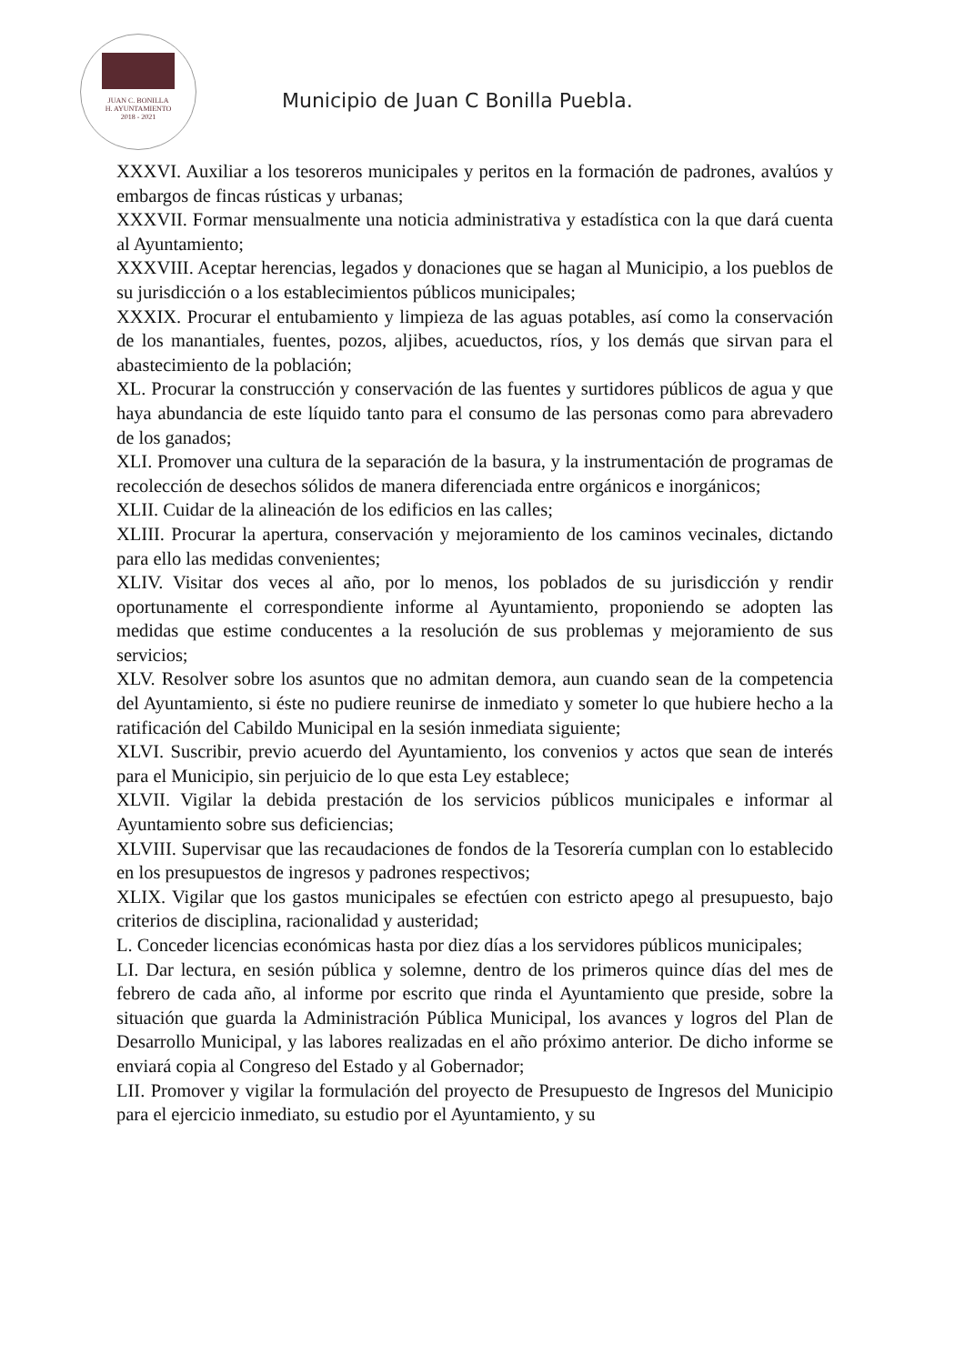JUAN C. BONILLA
H. AYUNTAMIENTO
2018 - 2021
Municipio de Juan C Bonilla Puebla.
XXXVI. Auxiliar a los tesoreros municipales y peritos en la formación de padrones, avalúos y embargos de fincas rústicas y urbanas;
XXXVII. Formar mensualmente una noticia administrativa y estadística con la que dará cuenta al Ayuntamiento;
XXXVIII. Aceptar herencias, legados y donaciones que se hagan al Municipio, a los pueblos de su jurisdicción o a los establecimientos públicos municipales;
XXXIX. Procurar el entubamiento y limpieza de las aguas potables, así como la conservación de los manantiales, fuentes, pozos, aljibes, acueductos, ríos, y los demás que sirvan para el abastecimiento de la población;
XL. Procurar la construcción y conservación de las fuentes y surtidores públicos de agua y que haya abundancia de este líquido tanto para el consumo de las personas como para abrevadero de los ganados;
XLI. Promover una cultura de la separación de la basura, y la instrumentación de programas de recolección de desechos sólidos de manera diferenciada entre orgánicos e inorgánicos;
XLII. Cuidar de la alineación de los edificios en las calles;
XLIII. Procurar la apertura, conservación y mejoramiento de los caminos vecinales, dictando para ello las medidas convenientes;
XLIV. Visitar dos veces al año, por lo menos, los poblados de su jurisdicción y rendir oportunamente el correspondiente informe al Ayuntamiento, proponiendo se adopten las medidas que estime conducentes a la resolución de sus problemas y mejoramiento de sus servicios;
XLV. Resolver sobre los asuntos que no admitan demora, aun cuando sean de la competencia del Ayuntamiento, si éste no pudiere reunirse de inmediato y someter lo que hubiere hecho a la ratificación del Cabildo Municipal en la sesión inmediata siguiente;
XLVI. Suscribir, previo acuerdo del Ayuntamiento, los convenios y actos que sean de interés para el Municipio, sin perjuicio de lo que esta Ley establece;
XLVII. Vigilar la debida prestación de los servicios públicos municipales e informar al Ayuntamiento sobre sus deficiencias;
XLVIII. Supervisar que las recaudaciones de fondos de la Tesorería cumplan con lo establecido en los presupuestos de ingresos y padrones respectivos;
XLIX. Vigilar que los gastos municipales se efectúen con estricto apego al presupuesto, bajo criterios de disciplina, racionalidad y austeridad;
L. Conceder licencias económicas hasta por diez días a los servidores públicos municipales;
LI. Dar lectura, en sesión pública y solemne, dentro de los primeros quince días del mes de febrero de cada año, al informe por escrito que rinda el Ayuntamiento que preside, sobre la situación que guarda la Administración Pública Municipal, los avances y logros del Plan de Desarrollo Municipal, y las labores realizadas en el año próximo anterior. De dicho informe se enviará copia al Congreso del Estado y al Gobernador;
LII. Promover y vigilar la formulación del proyecto de Presupuesto de Ingresos del Municipio para el ejercicio inmediato, su estudio por el Ayuntamiento, y su